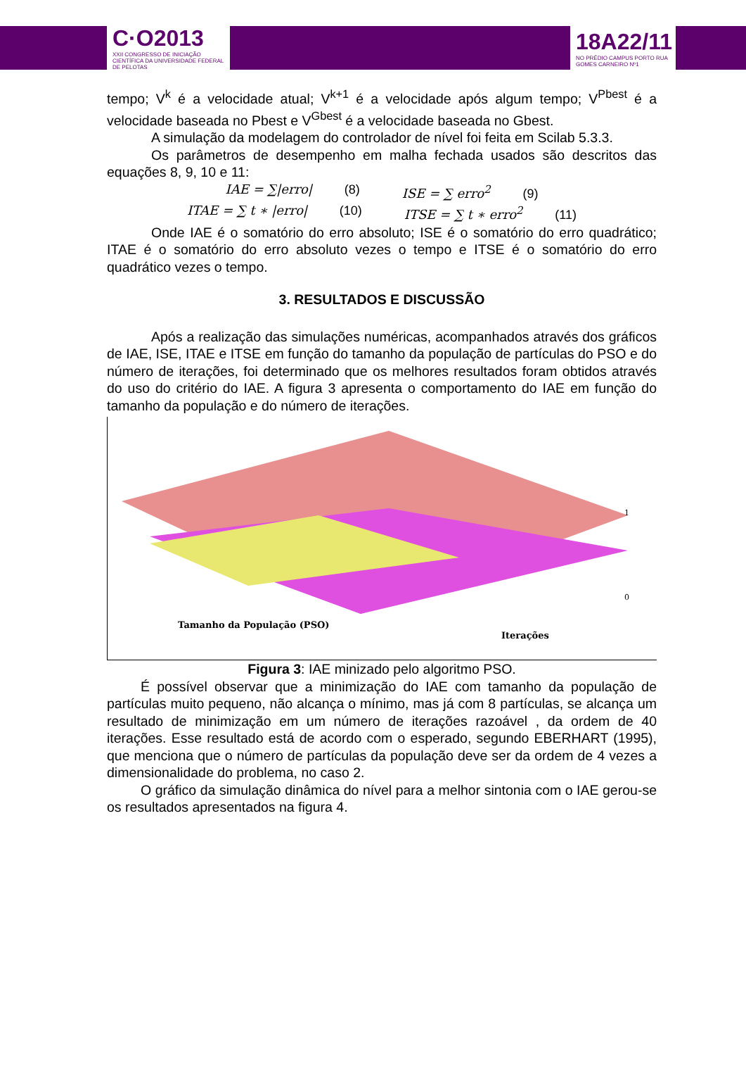C·O2013
XXII CONGRESSO DE INICIAÇÃO CIENTÍFICA DA UNIVERSIDADE FEDERAL DE PELOTAS
18A22/11
NO PRÉDIO CAMPUS PORTO RUA GOMES CARNEIRO Nº1
tempo; V<sup>k</sup> é a velocidade atual; V<sup>k+1</sup> é a velocidade após algum tempo; V<sup>Pbest</sup> é a velocidade baseada no Pbest e V<sup>Gbest</sup> é a velocidade baseada no Gbest.
A simulação da modelagem do controlador de nível foi feita em Scilab 5.3.3.
Os parâmetros de desempenho em malha fechada usados são descritos das equações 8, 9, 10 e 11:
IAE = ∑|erro| (8) ISE = ∑ erro<sup>2</sup> (9)
ITAE = ∑ t ∗ |erro| (10) ITSE = ∑ t ∗ erro<sup>2</sup> (11)
Onde IAE é o somatório do erro absoluto; ISE é o somatório do erro quadrático; ITAE é o somatório do erro absoluto vezes o tempo e ITSE é o somatório do erro quadrático vezes o tempo.
3. RESULTADOS E DISCUSSÃO
Após a realização das simulações numéricas, acompanhados através dos gráficos de IAE, ISE, ITAE e ITSE em função do tamanho da população de partículas do PSO e do número de iterações, foi determinado que os melhores resultados foram obtidos através do uso do critério do IAE. A figura 3 apresenta o comportamento do IAE em função do tamanho da população e do número de iterações.
1
0
Tamanho da População (PSO)
Iterações
Figura 3: IAE minizado pelo algoritmo PSO.
É possível observar que a minimização do IAE com tamanho da população de partículas muito pequeno, não alcança o mínimo, mas já com 8 partículas, se alcança um resultado de minimização em um número de iterações razoável , da ordem de 40 iterações. Esse resultado está de acordo com o esperado, segundo EBERHART (1995), que menciona que o número de partículas da população deve ser da ordem de 4 vezes a dimensionalidade do problema, no caso 2.
O gráfico da simulação dinâmica do nível para a melhor sintonia com o IAE gerou-se os resultados apresentados na figura 4.